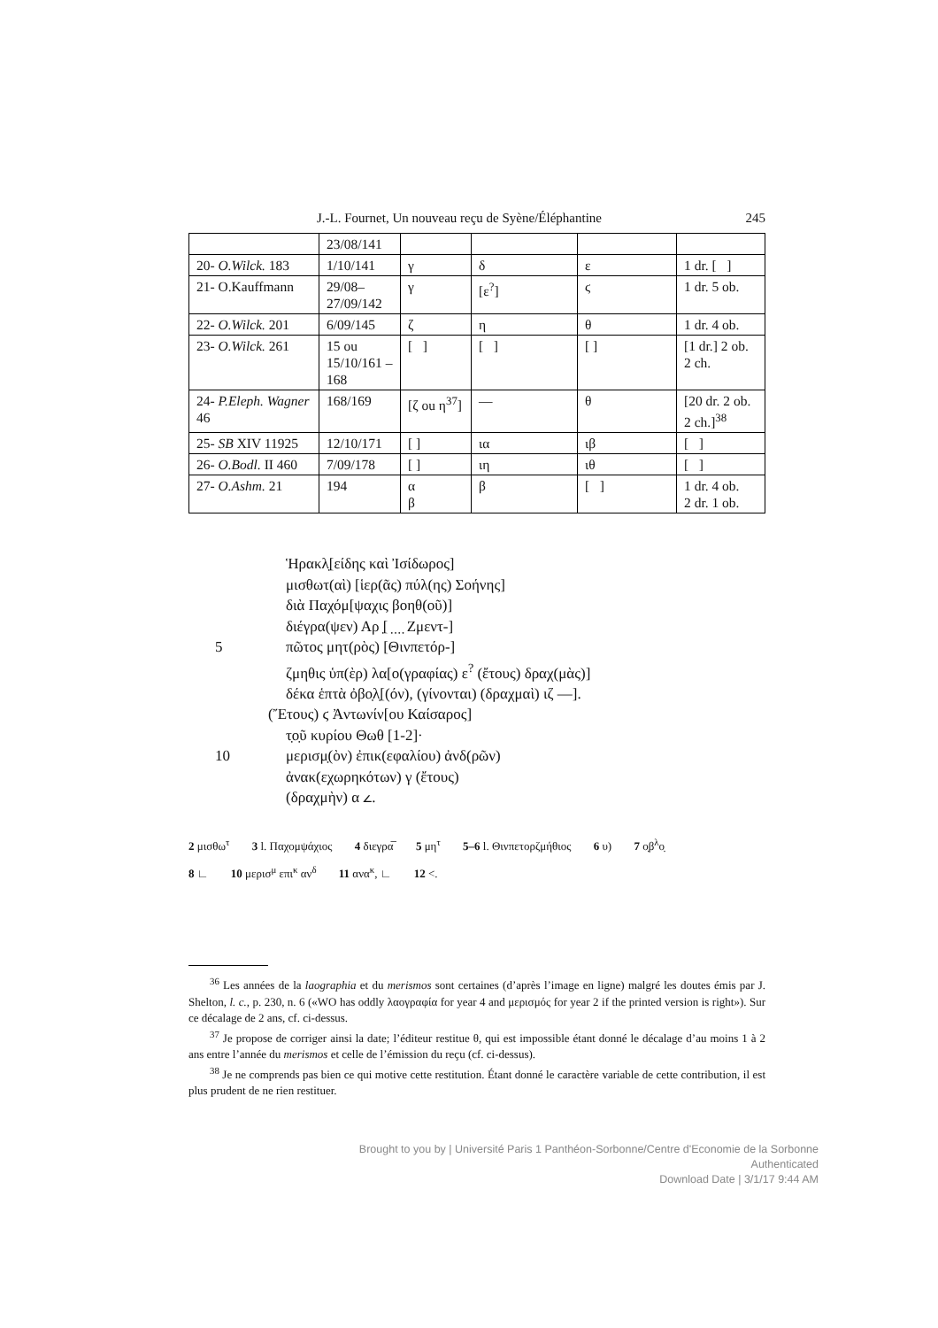J.-L. Fournet, Un nouveau reçu de Syène/Éléphantine 245
| | 23/08/141 | | | | |
| 20- O.Wilck. 183 | 1/10/141 | γ | δ | ε | 1 dr. [ ] |
| 21- O.Kauffmann | 29/08–27/09/142 | γ | [ε<sup>?</sup>] | ϛ | 1 dr. 5 ob. |
| 22- O.Wilck. 201 | 6/09/145 | ζ | η | θ | 1 dr. 4 ob. |
| 23- O.Wilck. 261 | 15 ou 15/10/161 –168 | [ ] | [ ] | [ ] | [1 dr.] 2 ob. 2 ch. |
| 24- P.Eleph. Wagner 46 | 168/169 | [ζ ou η<sup>37</sup>] | — | θ | [20 dr. 2 ob. 2 ch.]<sup>38</sup> |
| 25- SB XIV 11925 | 12/10/171 | [ ] | ια | ιβ | [ ] |
| 26- O.Bodl. II 460 | 7/09/178 | [ ] | ιη | ιθ | [ ] |
| 27- O.Ashm. 21 | 194 | α β | β | [ ] | 1 dr. 4 ob. 2 dr. 1 ob. |
Ἡρακλ̣[είδης καὶ Ἰσίδωρος]
μισθωτ(αὶ) [ἱερ(ᾶς) πύλ(ης) Σοήνης]
διὰ Παχόμ[ψαχις βοηθ(οῦ)]
διέγρα(ψεν) Αρ ̣[ ̣ ̣ ̣ ̣ Ζμεντ-]
5 πῶτος μητ(ρὸς) [Θινπετόρ-]
ζμηθις ὑπ(ὲρ) λα[ο(γραφίας) ε<sup>?</sup> (ἔτους) δραχ(μὰς)]
δέκα ἑπτὰ ὀβο̣λ̣[(όν), (γίνονται) (δραχμαὶ) ιζ —].
(Ἔτους) ϛ Ἀντωνίν[ου Καίσαρος]
τ̣ο̣ῦ κυρίου Θωθ [1-2]·
10 μερισμ̣(ὸν) ἐπικ(εφαλίου) ἀνδ(ρῶν)
ἀνακ(εχωρηκότων) γ (ἔτους)
(δραχμὴν) α 𐅵.
2 μισθω<sup>τ</sup> 3 l. Παχομψάχιος 4 διεγρα̅ 5 μη<sup>τ</sup> 5–6 l. Θινπετορζμήθιος 6 υ) 7 ο̣β<sup>λ</sup>ο̣
8 ∟ 10 μερισ<sup>μ</sup> επι<sup>κ</sup> αν<sup>δ</sup> 11 ανα<sup>κ</sup>, ∟ 12 <.
<sup>36</sup> Les années de la laographia et du merismos sont certaines (d’après l’image en ligne) malgré les doutes émis par J. Shelton, l. c., p. 230, n. 6 («WO has oddly λαογραφία for year 4 and μερισμός for year 2 if the printed version is right»). Sur ce décalage de 2 ans, cf. ci-dessus.
<sup>37</sup> Je propose de corriger ainsi la date; l’éditeur restitue θ, qui est impossible étant donné le décalage d’au moins 1 à 2 ans entre l’année du merismos et celle de l’émission du reçu (cf. ci-dessus).
<sup>38</sup> Je ne comprends pas bien ce qui motive cette restitution. Étant donné le caractère variable de cette contribution, il est plus prudent de ne rien restituer.
Brought to you by | Université Paris 1 Panthéon-Sorbonne/Centre d'Economie de la Sorbonne
Authenticated
Download Date | 3/1/17 9:44 AM